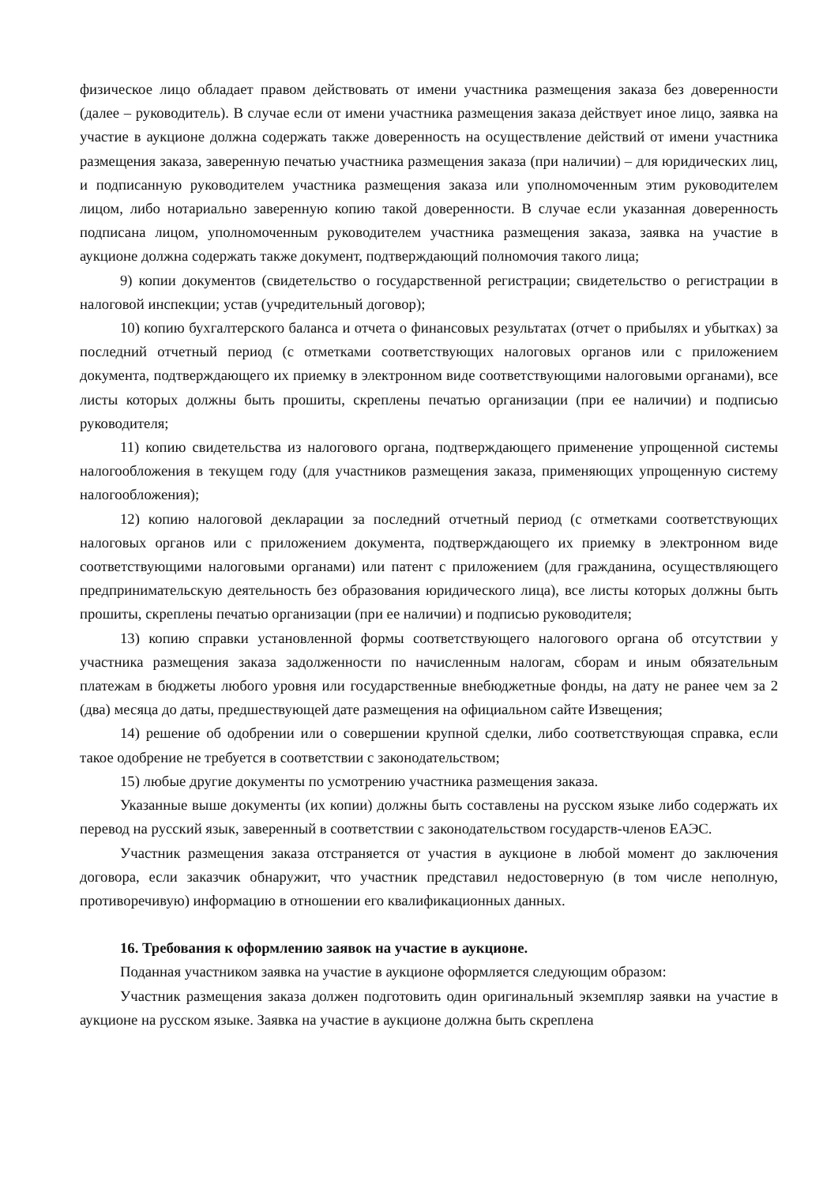физическое лицо обладает правом действовать от имени участника размещения заказа без доверенности (далее – руководитель). В случае если от имени участника размещения заказа действует иное лицо, заявка на участие в аукционе должна содержать также доверенность на осуществление действий от имени участника размещения заказа, заверенную печатью участника размещения заказа (при наличии) – для юридических лиц, и подписанную руководителем участника размещения заказа или уполномоченным этим руководителем лицом, либо нотариально заверенную копию такой доверенности. В случае если указанная доверенность подписана лицом, уполномоченным руководителем участника размещения заказа, заявка на участие в аукционе должна содержать также документ, подтверждающий полномочия такого лица;
9) копии документов (свидетельство о государственной регистрации; свидетельство о регистрации в налоговой инспекции; устав (учредительный договор);
10) копию бухгалтерского баланса и отчета о финансовых результатах (отчет о прибылях и убытках) за последний отчетный период (с отметками соответствующих налоговых органов или с приложением документа, подтверждающего их приемку в электронном виде соответствующими налоговыми органами), все листы которых должны быть прошиты, скреплены печатью организации (при ее наличии) и подписью руководителя;
11) копию свидетельства из налогового органа, подтверждающего применение упрощенной системы налогообложения в текущем году (для участников размещения заказа, применяющих упрощенную систему налогообложения);
12) копию налоговой декларации за последний отчетный период (с отметками соответствующих налоговых органов или с приложением документа, подтверждающего их приемку в электронном виде соответствующими налоговыми органами) или патент с приложением (для гражданина, осуществляющего предпринимательскую деятельность без образования юридического лица), все листы которых должны быть прошиты, скреплены печатью организации (при ее наличии) и подписью руководителя;
13) копию справки установленной формы соответствующего налогового органа об отсутствии у участника размещения заказа задолженности по начисленным налогам, сборам и иным обязательным платежам в бюджеты любого уровня или государственные внебюджетные фонды, на дату не ранее чем за 2 (два) месяца до даты, предшествующей дате размещения на официальном сайте Извещения;
14) решение об одобрении или о совершении крупной сделки, либо соответствующая справка, если такое одобрение не требуется в соответствии с законодательством;
15) любые другие документы по усмотрению участника размещения заказа.
Указанные выше документы (их копии) должны быть составлены на русском языке либо содержать их перевод на русский язык, заверенный в соответствии с законодательством государств-членов ЕАЭС.
Участник размещения заказа отстраняется от участия в аукционе в любой момент до заключения договора, если заказчик обнаружит, что участник представил недостоверную (в том числе неполную, противоречивую) информацию в отношении его квалификационных данных.
16. Требования к оформлению заявок на участие в аукционе.
Поданная участником заявка на участие в аукционе оформляется следующим образом:
Участник размещения заказа должен подготовить один оригинальный экземпляр заявки на участие в аукционе на русском языке. Заявка на участие в аукционе должна быть скреплена